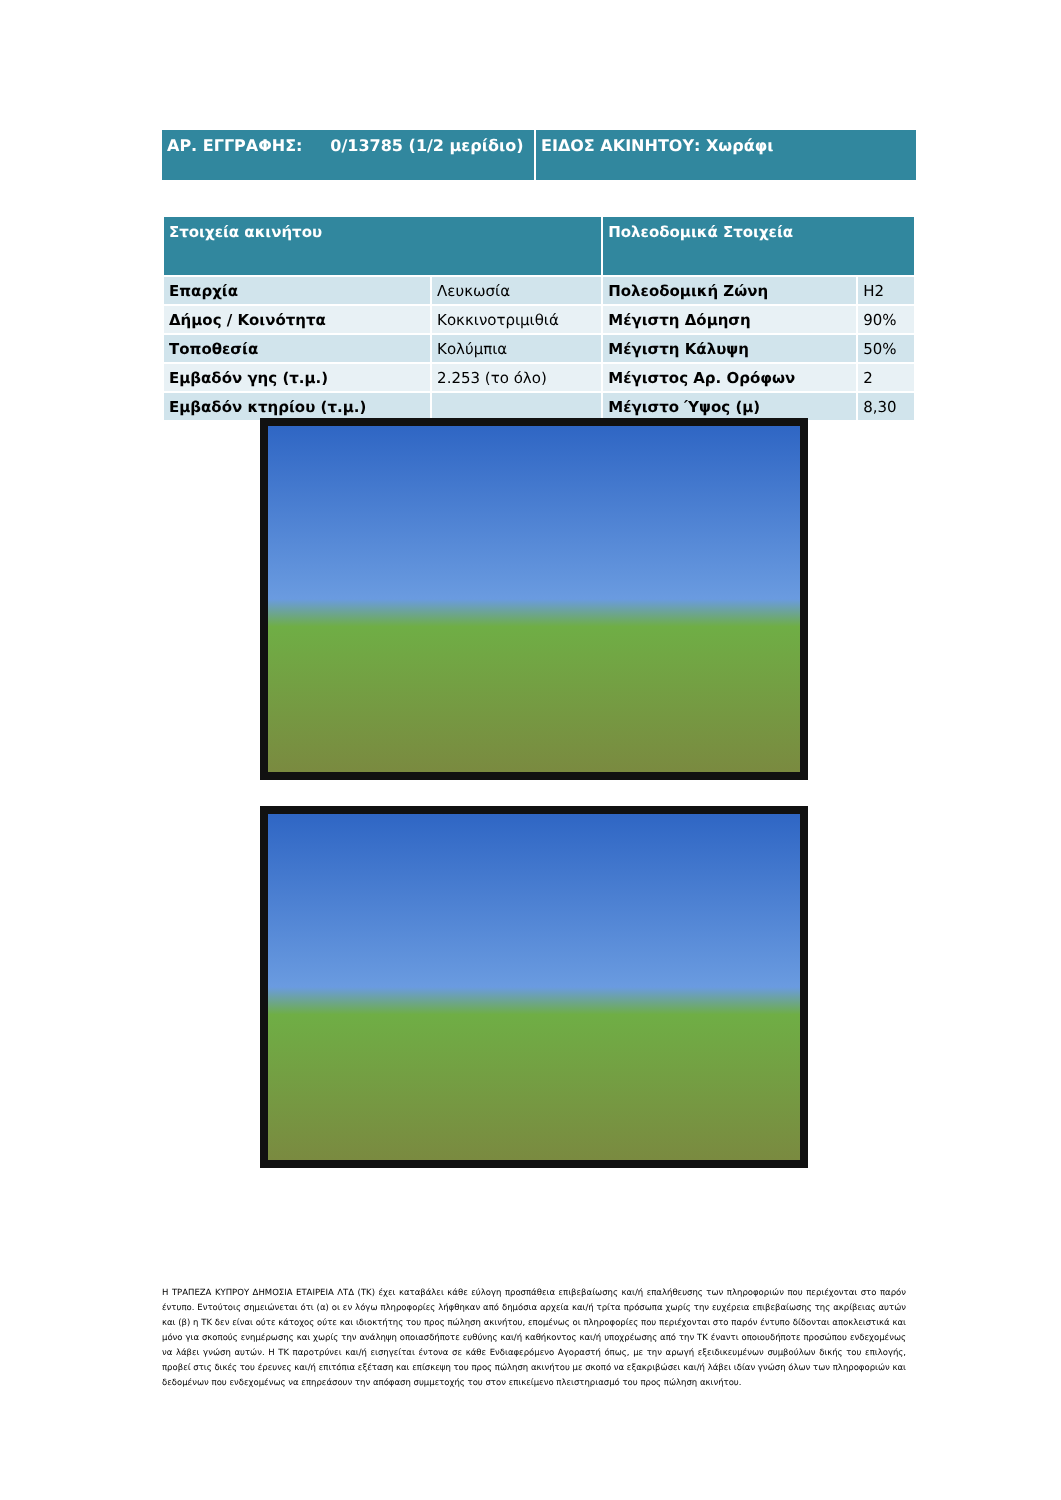ΑΡ. ΕΓΓΡΑΦΗΣ: 0/13785 (1/2 μερίδιο)
ΕΙΔΟΣ ΑΚΙΝΗΤΟΥ: Χωράφι
| Στοιχεία ακινήτου | | Πολεοδομικά Στοιχεία | |
| --- | --- | --- | --- |
| Επαρχία | Λευκωσία | Πολεοδομική Ζώνη | Η2 |
| Δήμος / Κοινότητα | Κοκκινοτριμιθιά | Μέγιστη Δόμηση | 90% |
| Τοποθεσία | Κολύμπια | Μέγιστη Κάλυψη | 50% |
| Εμβαδόν γης (τ.μ.) | 2.253 (το όλο) | Μέγιστος Αρ. Ορόφων | 2 |
| Εμβαδόν κτηρίου (τ.μ.) | | Μέγιστο Ύψος (μ) | 8,30 |
Η ΤΡΑΠΕΖΑ ΚΥΠΡΟΥ ΔΗΜΟΣΙΑ ΕΤΑΙΡΕΙΑ ΛΤΔ (ΤΚ) έχει καταβάλει κάθε εύλογη προσπάθεια επιβεβαίωσης και/ή επαλήθευσης των πληροφοριών που περιέχονται στο παρόν έντυπο. Εντούτοις σημειώνεται ότι (α) οι εν λόγω πληροφορίες λήφθηκαν από δημόσια αρχεία και/ή τρίτα πρόσωπα χωρίς την ευχέρεια επιβεβαίωσης της ακρίβειας αυτών και (β) η ΤΚ δεν είναι ούτε κάτοχος ούτε και ιδιοκτήτης του προς πώληση ακινήτου, επομένως οι πληροφορίες που περιέχονται στο παρόν έντυπο δίδονται αποκλειστικά και μόνο για σκοπούς ενημέρωσης και χωρίς την ανάληψη οποιασδήποτε ευθύνης και/ή καθήκοντος και/ή υποχρέωσης από την ΤΚ έναντι οποιουδήποτε προσώπου ενδεχομένως να λάβει γνώση αυτών. Η ΤΚ παροτρύνει και/ή εισηγείται έντονα σε κάθε Ενδιαφερόμενο Αγοραστή όπως, με την αρωγή εξειδικευμένων συμβούλων δικής του επιλογής, προβεί στις δικές του έρευνες και/ή επιτόπια εξέταση και επίσκεψη του προς πώληση ακινήτου με σκοπό να εξακριβώσει και/ή λάβει ιδίαν γνώση όλων των πληροφοριών και δεδομένων που ενδεχομένως να επηρεάσουν την απόφαση συμμετοχής του στον επικείμενο πλειστηριασμό του προς πώληση ακινήτου.